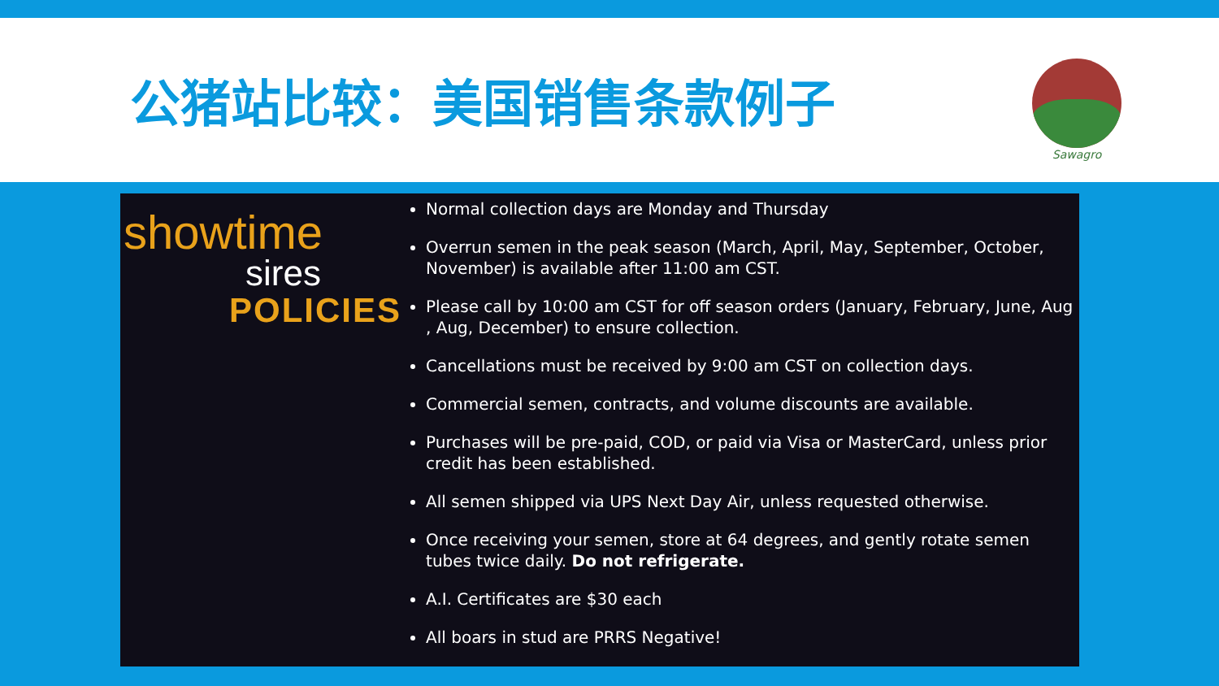公猪站比较：美国销售条款例子
Sawagro
showtime
sires
POLICIES
Normal collection days are Monday and Thursday
Overrun semen in the peak season (March, April, May, September, October, November) is available after 11:00 am CST.
Please call by 10:00 am CST for off season orders (January, February, June, Aug , Aug, December) to ensure collection.
Cancellations must be received by 9:00 am CST on collection days.
Commercial semen, contracts, and volume discounts are available.
Purchases will be pre-paid, COD, or paid via Visa or MasterCard, unless prior credit has been established.
All semen shipped via UPS Next Day Air, unless requested otherwise.
Once receiving your semen, store at 64 degrees, and gently rotate semen tubes twice daily. Do not refrigerate.
A.I. Certificates are $30 each
All boars in stud are PRRS Negative!